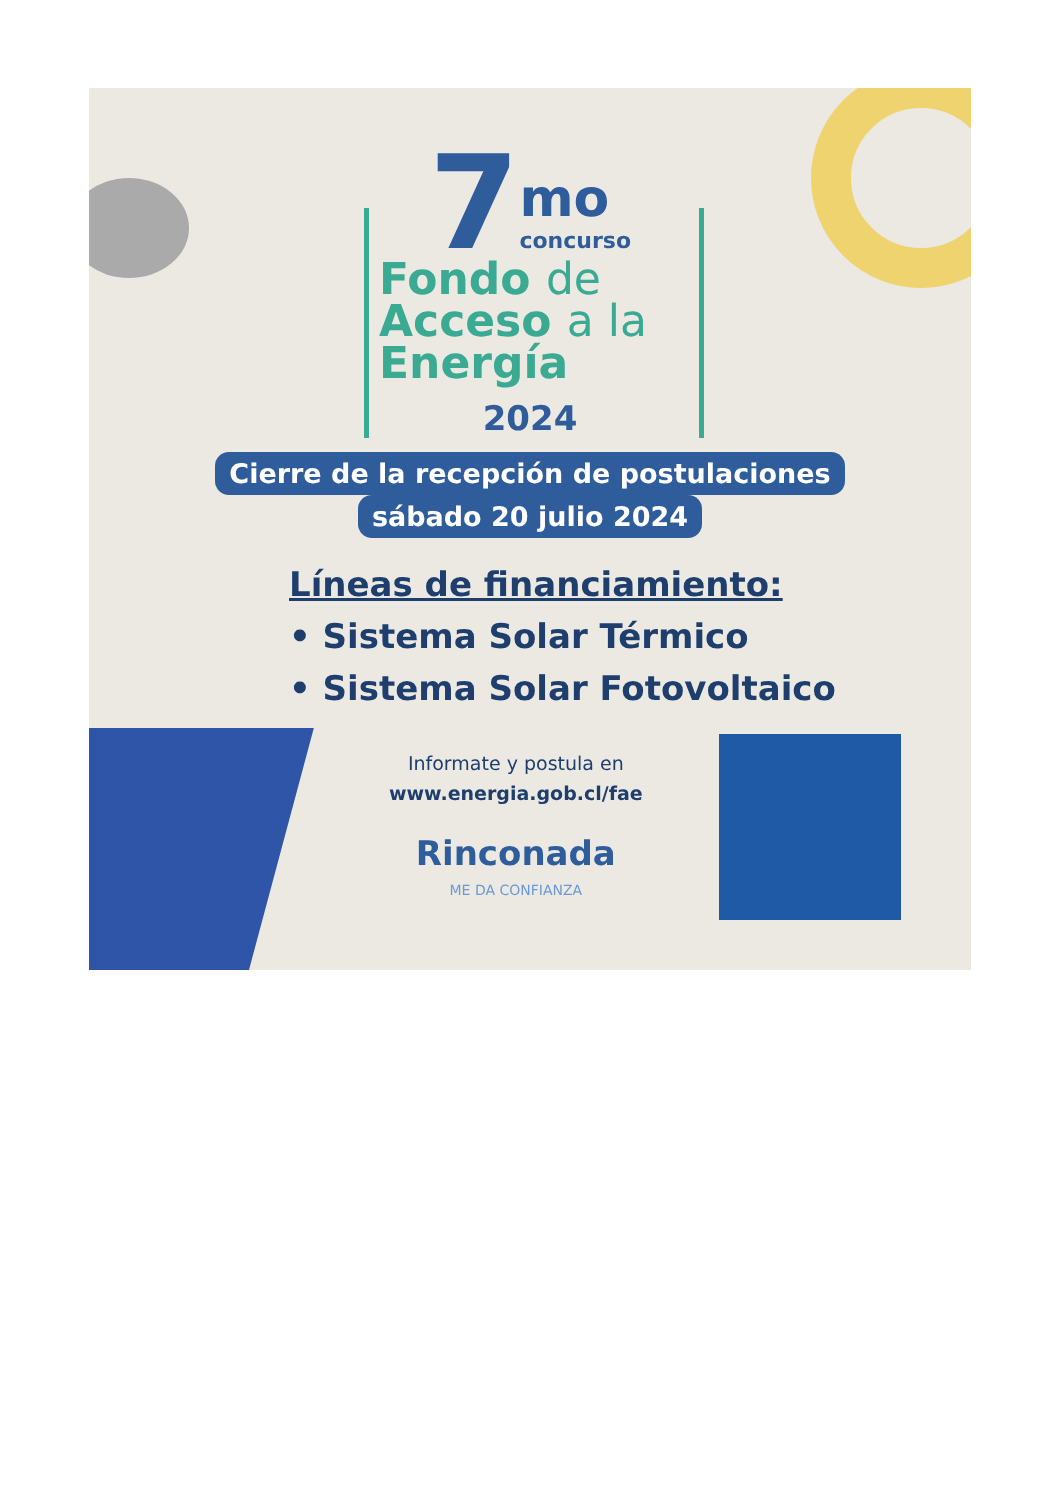7 mo
concurso
Fondo de
Acceso a la
Energía
2024
Cierre de la recepción de postulaciones
sábado 20 julio 2024
Líneas de financiamiento:
• Sistema Solar Térmico
• Sistema Solar Fotovoltaico
Informate y postula en
www.energia.gob.cl/fae
Rinconada
ME DA CONFIANZA